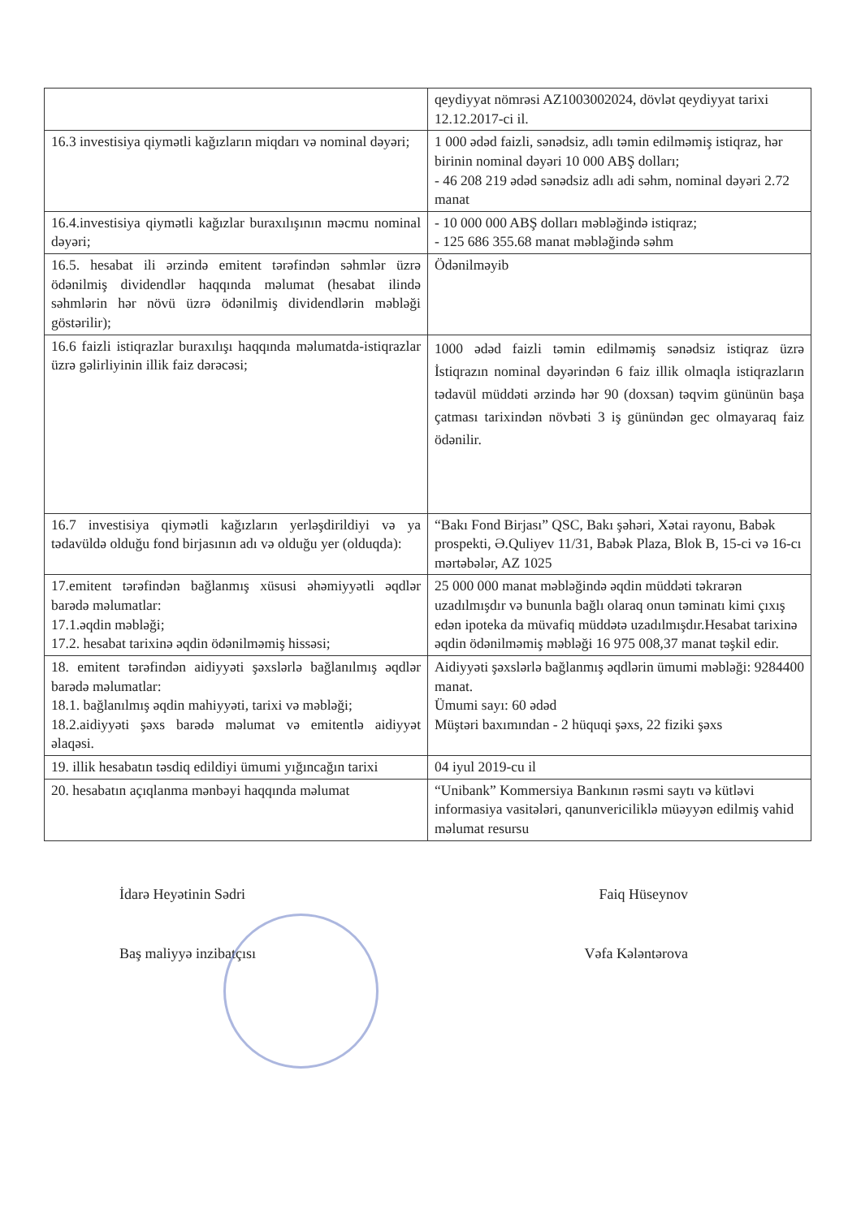| | qeydiyyat nömrəsi AZ1003002024, dövlət qeydiyyat tarixi 12.12.2017-ci il. |
| 16.3 investisiya qiymətli kağızların miqdarı və nominal dəyəri; | 1 000 ədəd faizli, sənədsiz, adlı təmin edilməmiş istiqraz, hər birinin nominal dəyəri 10 000 ABŞ dolları; - 46 208 219 ədəd sənədsiz adlı adi səhm, nominal dəyəri 2.72 manat |
| 16.4.investisiya qiymətli kağızlar buraxılışının məcmu nominal dəyəri; | - 10 000 000 ABŞ dolları məbləğində istiqraz; - 125 686 355.68 manat məbləğində səhm |
| 16.5. hesabat ili ərzində emitent tərəfindən səhmlər üzrə ödənilmiş dividendlər haqqında məlumat (hesabat ilində səhmlərin hər növü üzrə ödənilmiş dividendlərin məbləği göstərilir); | Ödənilməyib |
| 16.6 faizli istiqrazlar buraxılışı haqqında məlumatda-istiqrazlar üzrə gəlirliyinin illik faiz dərəcəsi; | 1000 ədəd faizli təmin edilməmiş sənədsiz istiqraz üzrə İstiqrazın nominal dəyərindən 6 faiz illik olmaqla istiqrazların tədavül müddəti ərzində hər 90 (doxsan) təqvim gününün başa çatması tarixindən növbəti 3 iş günündən gec olmayaraq faiz ödənilir. |
| 16.7 investisiya qiymətli kağızların yerləşdirildiyi və ya tədavüldə olduğu fond birjasının adı və olduğu yer (olduqda): | “Bakı Fond Birjası” QSC, Bakı şəhəri, Xətai rayonu, Babək prospekti, Ə.Quliyev 11/31, Babək Plaza, Blok B, 15-ci və 16-cı mərtəbələr, AZ 1025 |
| 17.emitent tərəfindən bağlanmış xüsusi əhəmiyyətli əqdlər barədə məlumatlar: 17.1.əqdin məbləği; 17.2. hesabat tarixinə əqdin ödənilməmiş hissəsi; | 25 000 000 manat məbləğində əqdin müddəti təkrarən uzadılmışdır və bununla bağlı olaraq onun təminatı kimi çıxış edən ipoteka da müvafiq müddətə uzadılmışdır.Hesabat tarixinə əqdin ödənilməmiş məbləği 16 975 008,37 manat təşkil edir. |
| 18. emitent tərəfindən aidiyyəti şəxslərlə bağlanılmış əqdlər barədə məlumatlar: 18.1. bağlanılmış əqdin mahiyyəti, tarixi və məbləği; 18.2.aidiyyəti şəxs barədə məlumat və emitentlə aidiyyət əlaqəsi. | Aidiyyəti şəxslərlə bağlanmış əqdlərin ümumi məbləği: 9284400 manat. Ümumi sayı: 60 ədəd Müştəri baxımından - 2 hüquqi şəxs, 22 fiziki şəxs |
| 19. illik hesabatın təsdiq edildiyi ümumi yığıncağın tarixi | 04 iyul 2019-cu il |
| 20. hesabatın açıqlanma mənbəyi haqqında məlumat | “Unibank” Kommersiya Bankının rəsmi saytı və kütləvi informasiya vasitələri, qanunvericiliklə müəyyən edilmiş vahid məlumat resursu |
İdarə Heyətinin Sədri Faiq Hüseynov
Baş maliyyə inzibatçısı Vəfa Kələntərova